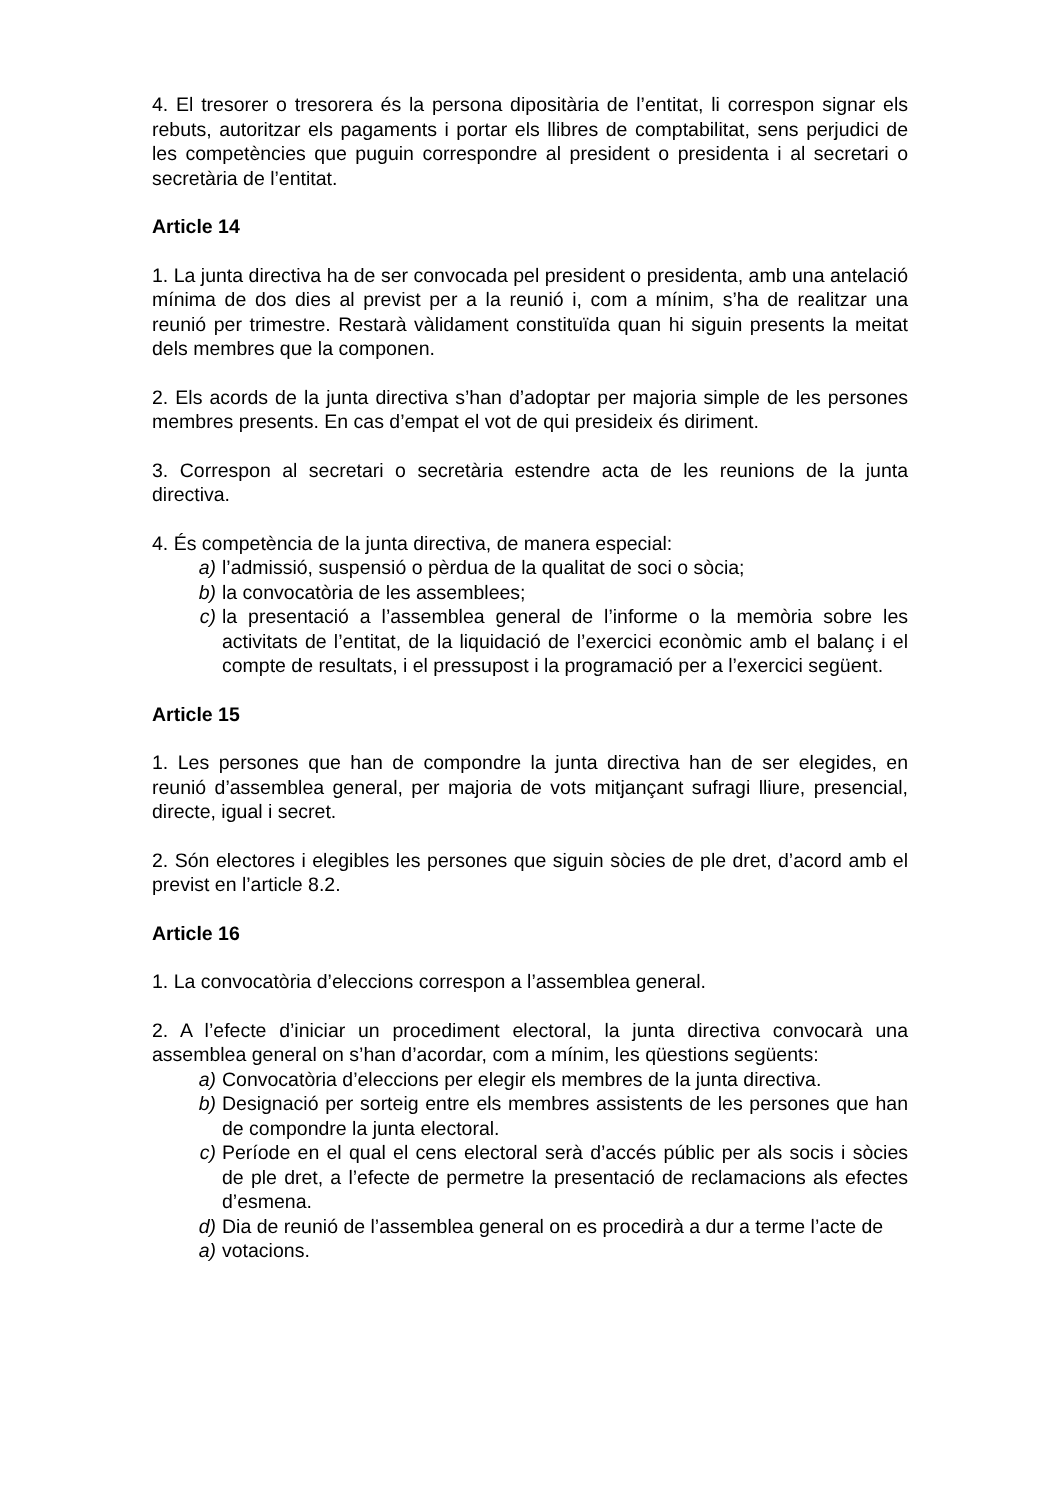4. El tresorer o tresorera és la persona dipositària de l’entitat, li correspon signar els rebuts, autoritzar els pagaments i portar els llibres de comptabilitat, sens perjudici de les competències que puguin correspondre al president o presidenta i al secretari o secretària de l’entitat.
Article 14
1. La junta directiva ha de ser convocada pel president o presidenta, amb una antelació mínima de dos dies al previst per a la reunió i, com a mínim, s’ha de realitzar una reunió per trimestre. Restarà vàlidament constituïda quan hi siguin presents la meitat dels membres que la componen.
2. Els acords de la junta directiva s’han d’adoptar per majoria simple de les persones membres presents. En cas d’empat el vot de qui presideix és diriment.
3. Correspon al secretari o secretària estendre acta de les reunions de la junta directiva.
4. És competència de la junta directiva, de manera especial:
a) l’admissió, suspensió o pèrdua de la qualitat de soci o sòcia;
b) la convocatòria de les assemblees;
c) la presentació a l’assemblea general de l’informe o la memòria sobre les activitats de l’entitat, de la liquidació de l’exercici econòmic amb el balanç i el compte de resultats, i el pressupost i la programació per a l’exercici següent.
Article 15
1. Les persones que han de compondre la junta directiva han de ser elegides, en reunió d’assemblea general, per majoria de vots mitjançant sufragi lliure, presencial, directe, igual i secret.
2. Són electores i elegibles les persones que siguin sòcies de ple dret, d’acord amb el previst en l’article 8.2.
Article 16
1. La convocatòria d’eleccions correspon a l’assemblea general.
2. A l’efecte d’iniciar un procediment electoral, la junta directiva convocarà una assemblea general on s’han d’acordar, com a mínim, les qüestions següents:
a) Convocatòria d’eleccions per elegir els membres de la junta directiva.
b) Designació per sorteig entre els membres assistents de les persones que han de compondre la junta electoral.
c) Període en el qual el cens electoral serà d’accés públic per als socis i sòcies de ple dret, a l’efecte de permetre la presentació de reclamacions als efectes d’esmena.
d) Dia de reunió de l’assemblea general on es procedirà a dur a terme l’acte de
a) votacions.